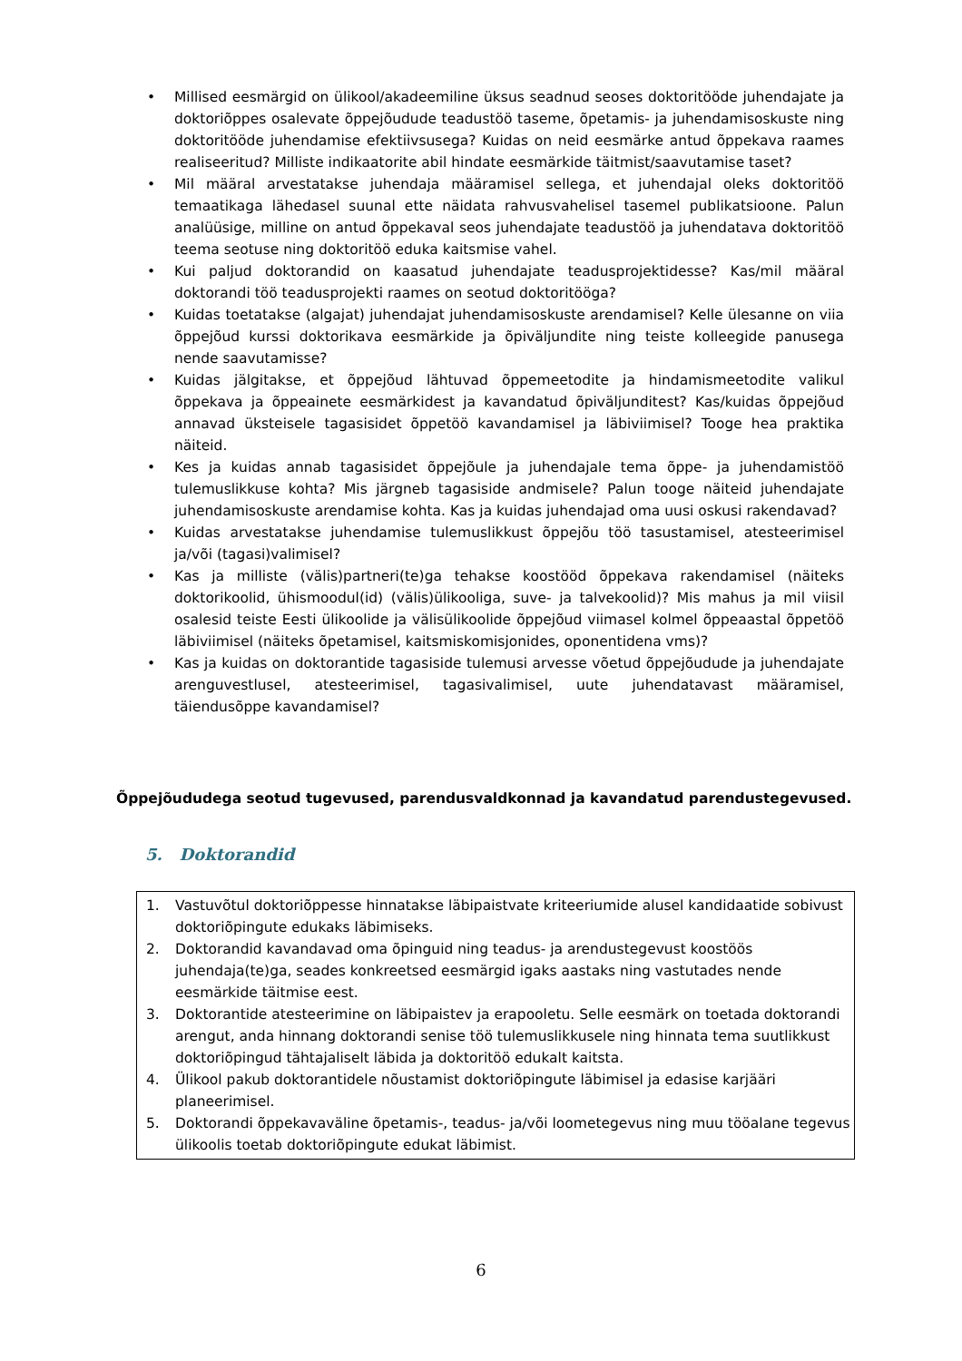• Millised eesmärgid on ülikool/akadeemiline üksus seadnud seoses doktoritööde juhendajate ja doktoriõppes osalevate õppejõudude teadustöö taseme, õpetamis- ja juhendamisoskuste ning doktoritööde juhendamise efektiivsusega? Kuidas on neid eesmärke antud õppekava raames realiseeritud? Milliste indikaatorite abil hindate eesmärkide täitmist/saavutamise taset?
• Mil määral arvestatakse juhendaja määramisel sellega, et juhendajal oleks doktoritöö temaatikaga lähedasel suunal ette näidata rahvusvahelisel tasemel publikatsioone. Palun analüüsige, milline on antud õppekaval seos juhendajate teadustöö ja juhendatava doktoritöö teema seotuse ning doktoritöö eduka kaitsmise vahel.
• Kui paljud doktorandid on kaasatud juhendajate teadusprojektidesse? Kas/mil määral doktorandi töö teadusprojekti raames on seotud doktoritööga?
• Kuidas toetatakse (algajat) juhendajat juhendamisoskuste arendamisel? Kelle ülesanne on viia õppejõud kurssi doktorikava eesmärkide ja õpiväljundite ning teiste kolleegide panusega nende saavutamisse?
• Kuidas jälgitakse, et õppejõud lähtuvad õppemeetodite ja hindamismeetodite valikul õppekava ja õppeainete eesmärkidest ja kavandatud õpiväljunditest? Kas/kuidas õppejõud annavad üksteisele tagasisidet õppetöö kavandamisel ja läbiviimisel? Tooge hea praktika näiteid.
• Kes ja kuidas annab tagasisidet õppejõule ja juhendajale tema õppe- ja juhendamistöö tulemuslikkuse kohta? Mis järgneb tagasiside andmisele? Palun tooge näiteid juhendajate juhendamisoskuste arendamise kohta. Kas ja kuidas juhendajad oma uusi oskusi rakendavad?
• Kuidas arvestatakse juhendamise tulemuslikkust õppejõu töö tasustamisel, atesteerimisel ja/või (tagasi)valimisel?
• Kas ja milliste (välis)partneri(te)ga tehakse koostööd õppekava rakendamisel (näiteks doktorikoolid, ühismoodul(id) (välis)ülikooliga, suve- ja talvekoolid)? Mis mahus ja mil viisil osalesid teiste Eesti ülikoolide ja välisülikoolide õppejõud viimasel kolmel õppeaastal õppetöö läbiviimisel (näiteks õpetamisel, kaitsmiskomisjonides, oponentidena vms)?
• Kas ja kuidas on doktorantide tagasiside tulemusi arvesse võetud õppejõudude ja juhendajate arenguvestlusel, atesteerimisel, tagasivalimisel, uute juhendatavast määramisel, täiendusõppe kavandamisel?
Õppejõududega seotud tugevused, parendusvaldkonnad ja kavandatud parendustegevused.
5. Doktorandid
1. Vastuvõtul doktoriõppesse hinnatakse läbipaistvate kriteeriumide alusel kandidaatide sobivust doktoriõpingute edukaks läbimiseks.
2. Doktorandid kavandavad oma õpinguid ning teadus- ja arendustegevust koostöös juhendaja(te)ga, seades konkreetsed eesmärgid igaks aastaks ning vastutades nende eesmärkide täitmise eest.
3. Doktorantide atesteerimine on läbipaistev ja erapooletu. Selle eesmärk on toetada doktorandi arengut, anda hinnang doktorandi senise töö tulemuslikkusele ning hinnata tema suutlikkust doktoriõpingud tähtajaliselt läbida ja doktoritöö edukalt kaitsta.
4. Ülikool pakub doktorantidele nõustamist doktoriõpingute läbimisel ja edasise karjääri planeerimisel.
5. Doktorandi õppekavaväline õpetamis-, teadus- ja/või loometegevus ning muu tööalane tegevus ülikoolis toetab doktoriõpingute edukat läbimist.
6